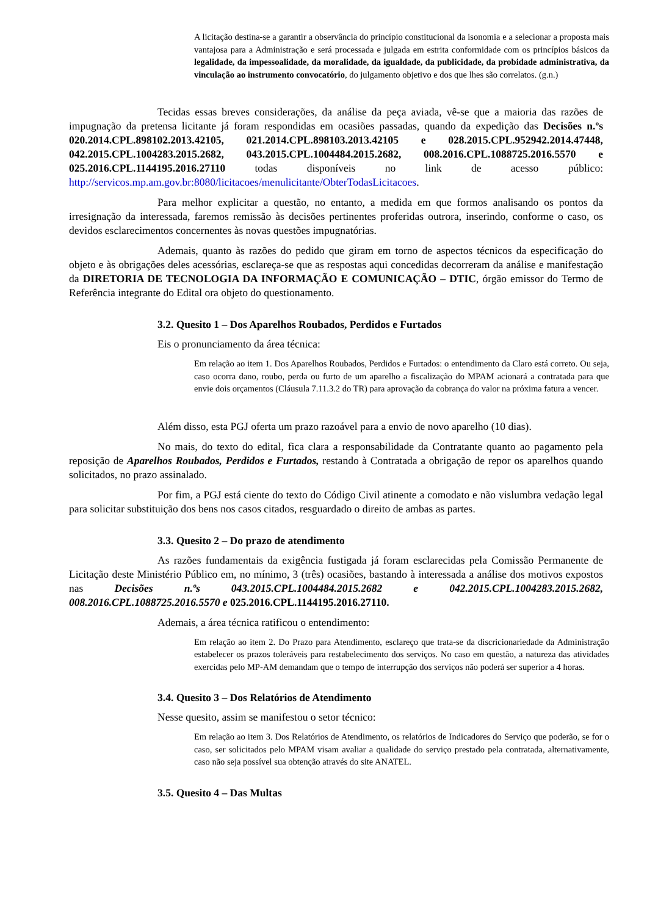A licitação destina-se a garantir a observância do princípio constitucional da isonomia e a selecionar a proposta mais vantajosa para a Administração e será processada e julgada em estrita conformidade com os princípios básicos da legalidade, da impessoalidade, da moralidade, da igualdade, da publicidade, da probidade administrativa, da vinculação ao instrumento convocatório, do julgamento objetivo e dos que lhes são correlatos. (g.n.)
Tecidas essas breves considerações, da análise da peça aviada, vê-se que a maioria das razões de impugnação da pretensa licitante já foram respondidas em ocasiões passadas, quando da expedição das Decisões n.ºs 020.2014.CPL.898102.2013.42105, 021.2014.CPL.898103.2013.42105 e 028.2015.CPL.952942.2014.47448, 042.2015.CPL.1004283.2015.2682, 043.2015.CPL.1004484.2015.2682, 008.2016.CPL.1088725.2016.5570 e 025.2016.CPL.1144195.2016.27110 todas disponíveis no link de acesso público: http://servicos.mp.am.gov.br:8080/licitacoes/menulicitante/ObterTodasLicitacoes.
Para melhor explicitar a questão, no entanto, a medida em que formos analisando os pontos da irresignação da interessada, faremos remissão às decisões pertinentes proferidas outrora, inserindo, conforme o caso, os devidos esclarecimentos concernentes às novas questões impugnatórias.
Ademais, quanto às razões do pedido que giram em torno de aspectos técnicos da especificação do objeto e às obrigações deles acessórias, esclareça-se que as respostas aqui concedidas decorreram da análise e manifestação da DIRETORIA DE TECNOLOGIA DA INFORMAÇÃO E COMUNICAÇÃO – DTIC, órgão emissor do Termo de Referência integrante do Edital ora objeto do questionamento.
3.2. Quesito 1 – Dos Aparelhos Roubados, Perdidos e Furtados
Eis o pronunciamento da área técnica:
Em relação ao item 1. Dos Aparelhos Roubados, Perdidos e Furtados: o entendimento da Claro está correto. Ou seja, caso ocorra dano, roubo, perda ou furto de um aparelho a fiscalização do MPAM acionará a contratada para que envie dois orçamentos (Cláusula 7.11.3.2 do TR) para aprovação da cobrança do valor na próxima fatura a vencer.
Além disso, esta PGJ oferta um prazo razoável para a envio de novo aparelho (10 dias).
No mais, do texto do edital, fica clara a responsabilidade da Contratante quanto ao pagamento pela reposição de Aparelhos Roubados, Perdidos e Furtados, restando à Contratada a obrigação de repor os aparelhos quando solicitados, no prazo assinalado.
Por fim, a PGJ está ciente do texto do Código Civil atinente a comodato e não vislumbra vedação legal para solicitar substituição dos bens nos casos citados, resguardado o direito de ambas as partes.
3.3. Quesito 2 – Do prazo de atendimento
As razões fundamentais da exigência fustigada já foram esclarecidas pela Comissão Permanente de Licitação deste Ministério Público em, no mínimo, 3 (três) ocasiões, bastando à interessada a análise dos motivos expostos nas Decisões n.ºs 043.2015.CPL.1004484.2015.2682 e 042.2015.CPL.1004283.2015.2682, 008.2016.CPL.1088725.2016.5570 e 025.2016.CPL.1144195.2016.27110.
Ademais, a área técnica ratificou o entendimento:
Em relação ao item 2. Do Prazo para Atendimento, esclareço que trata-se da discricionariedade da Administração estabelecer os prazos toleráveis para restabelecimento dos serviços. No caso em questão, a natureza das atividades exercidas pelo MP-AM demandam que o tempo de interrupção dos serviços não poderá ser superior a 4 horas.
3.4. Quesito 3 – Dos Relatórios de Atendimento
Nesse quesito, assim se manifestou o setor técnico:
Em relação ao item 3. Dos Relatórios de Atendimento, os relatórios de Indicadores do Serviço que poderão, se for o caso, ser solicitados pelo MPAM visam avaliar a qualidade do serviço prestado pela contratada, alternativamente, caso não seja possível sua obtenção através do site ANATEL.
3.5. Quesito 4 – Das Multas